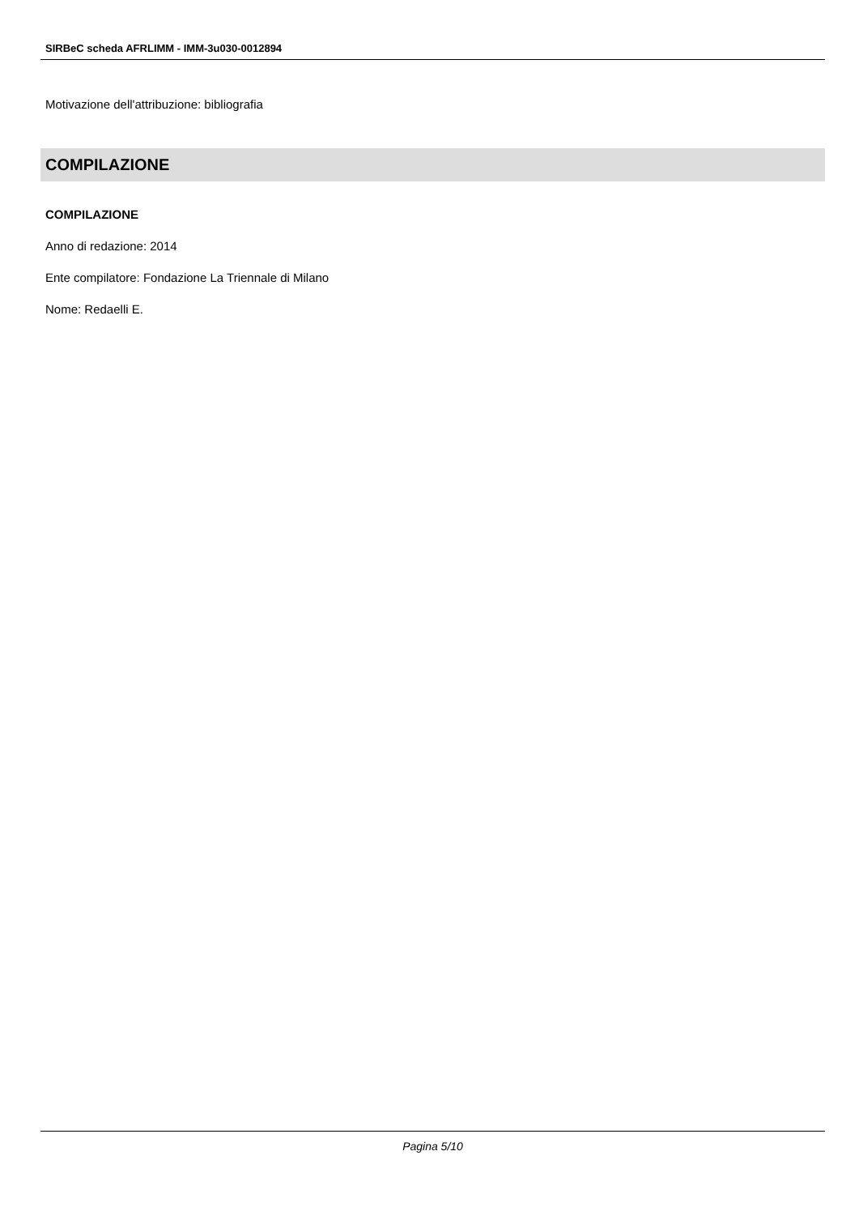SIRBeC scheda AFRLIMM - IMM-3u030-0012894
Motivazione dell'attribuzione: bibliografia
COMPILAZIONE
COMPILAZIONE
Anno di redazione: 2014
Ente compilatore: Fondazione La Triennale di Milano
Nome: Redaelli E.
Pagina 5/10